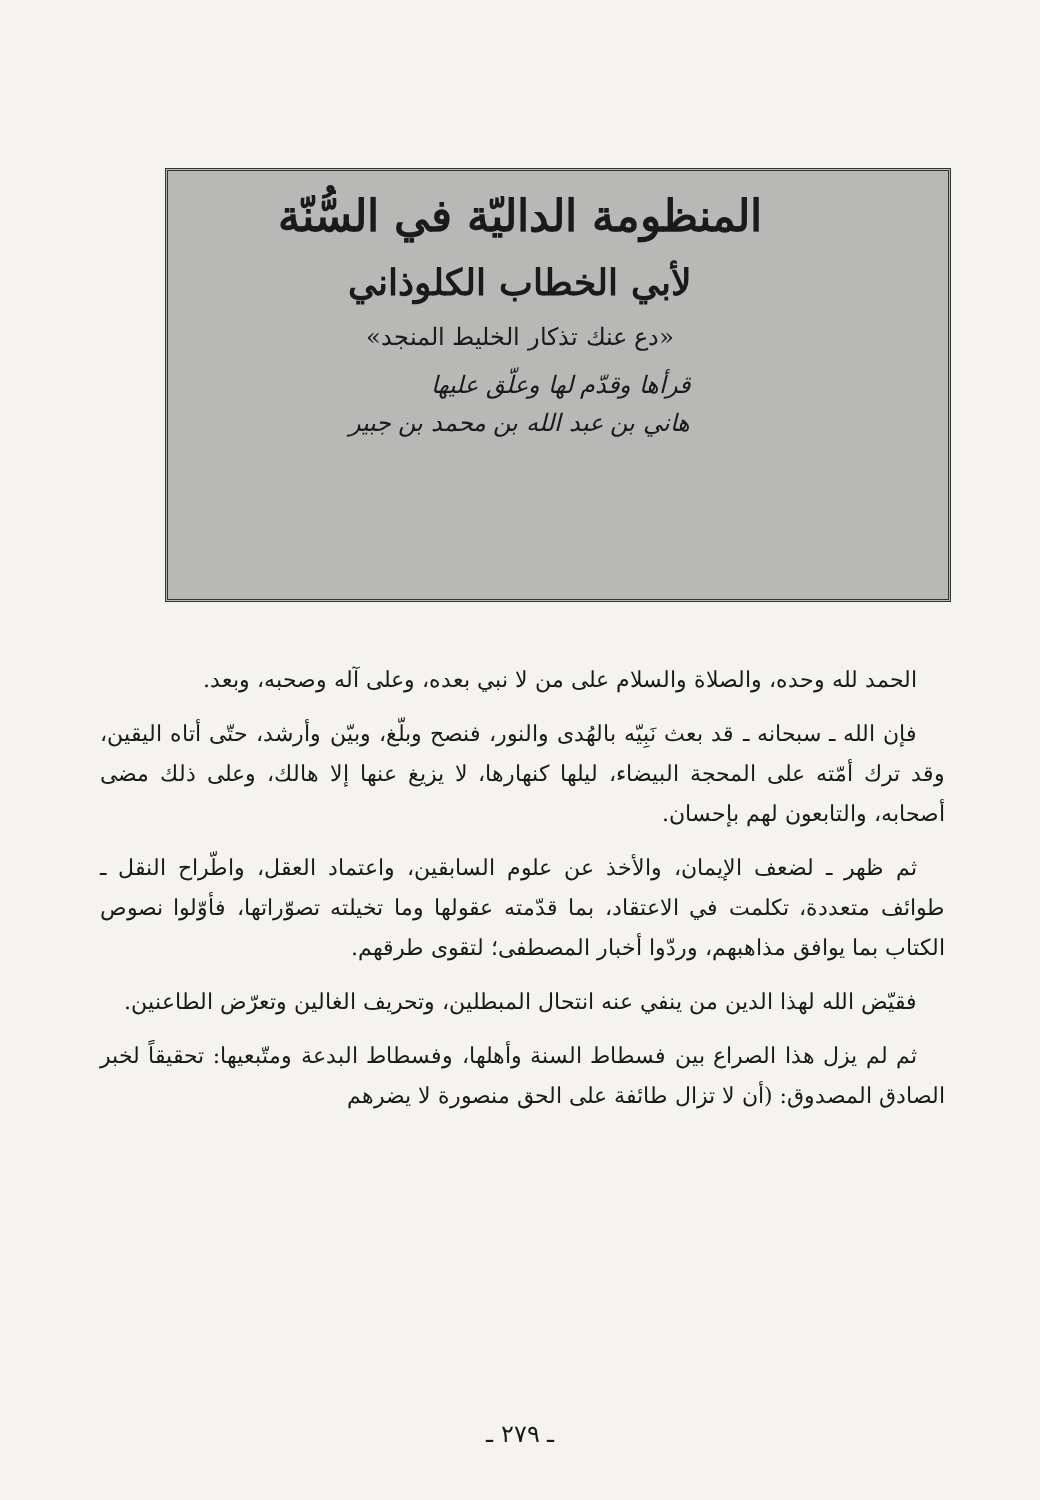المنظومة الداليّة في السُّنّة
لأبي الخطاب الكلوذاني
«دع عنك تذكار الخليط المنجد»
قرأها وقدّم لها وعلّق عليها
هاني بن عبد الله بن محمد بن جبير
الحمد لله وحده، والصلاة والسلام على من لا نبي بعده، وعلى آله وصحبه، وبعد.
فإن الله ـ سبحانه ـ قد بعث نَبِيّه بالهُدى والنور، فنصح وبلّغ، وبيّن وأرشد، حتّى أتاه اليقين، وقد ترك أمّته على المحجة البيضاء، ليلها كنهارها، لا يزيغ عنها إلا هالك، وعلى ذلك مضى أصحابه، والتابعون لهم بإحسان.
ثم ظهر ـ لضعف الإيمان، والأخذ عن علوم السابقين، واعتماد العقل، واطّراح النقل ـ طوائف متعددة، تكلمت في الاعتقاد، بما قدّمته عقولها وما تخيلته تصوّراتها، فأوّلوا نصوص الكتاب بما يوافق مذاهبهم، وردّوا أخبار المصطفى؛ لتقوى طرقهم.
فقيّض الله لهذا الدين من ينفي عنه انتحال المبطلين، وتحريف الغالين وتعرّض الطاعنين.
ثم لم يزل هذا الصراع بين فسطاط السنة وأهلها، وفسطاط البدعة ومتّبعيها: تحقيقاً لخبر الصادق المصدوق: (أن لا تزال طائفة على الحق منصورة لا يضرهم
ـ ٢٧٩ ـ